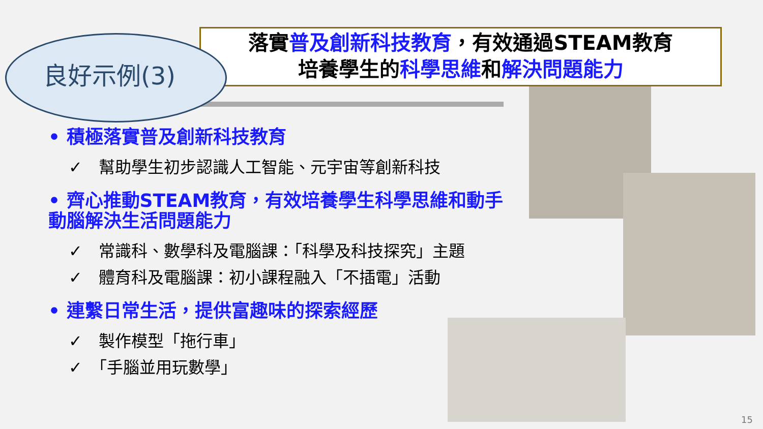良好示例(3)
落實普及創新科技教育，有效通過STEAM教育
培養學生的科學思維和解決問題能力
• 積極落實普及創新科技教育
✓　幫助學生初步認識人工智能、元宇宙等創新科技
• 齊心推動STEAM教育，有效培養學生科學思維和動手動腦解決生活問題能力
✓　常識科、數學科及電腦課：「科學及科技探究」主題
✓　體育科及電腦課：初小課程融入「不插電」活動
• 連繫日常生活，提供富趣味的探索經歷
✓　製作模型「拖行車」
✓　「手腦並用玩數學」
15